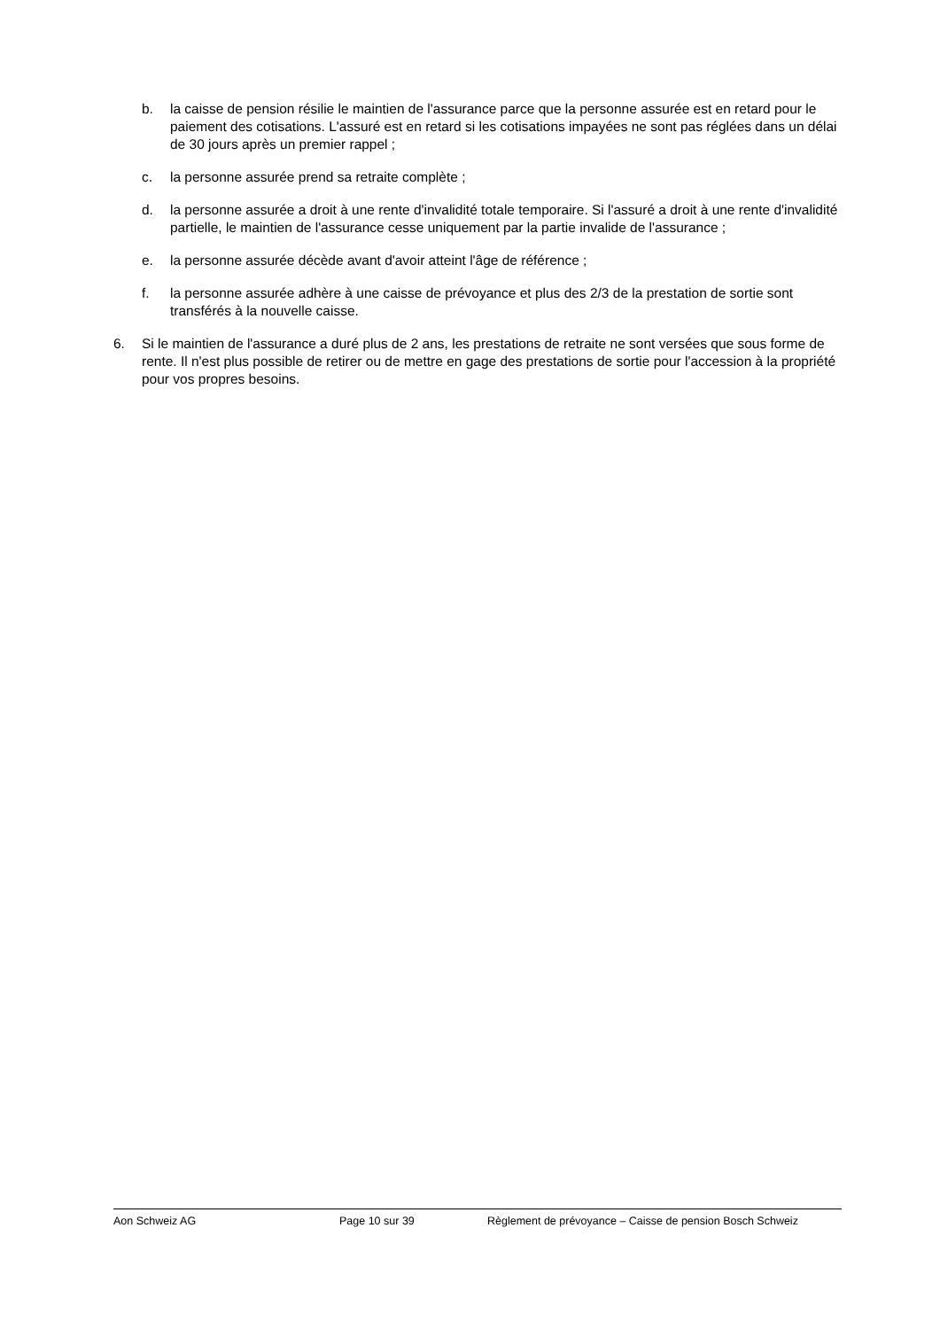b. la caisse de pension résilie le maintien de l'assurance parce que la personne assurée est en retard pour le paiement des cotisations. L'assuré est en retard si les cotisations impayées ne sont pas réglées dans un délai de 30 jours après un premier rappel ;
c. la personne assurée prend sa retraite complète ;
d. la personne assurée a droit à une rente d'invalidité totale temporaire. Si l'assuré a droit à une rente d'invalidité partielle, le maintien de l'assurance cesse uniquement par la partie invalide de l'assurance ;
e. la personne assurée décède avant d'avoir atteint l'âge de référence ;
f. la personne assurée adhère à une caisse de prévoyance et plus des 2/3 de la prestation de sortie sont transférés à la nouvelle caisse.
6. Si le maintien de l'assurance a duré plus de 2 ans, les prestations de retraite ne sont versées que sous forme de rente. Il n'est plus possible de retirer ou de mettre en gage des prestations de sortie pour l'accession à la propriété pour vos propres besoins.
Aon Schweiz AG Page 10 sur 39 Règlement de prévoyance – Caisse de pension Bosch Schweiz